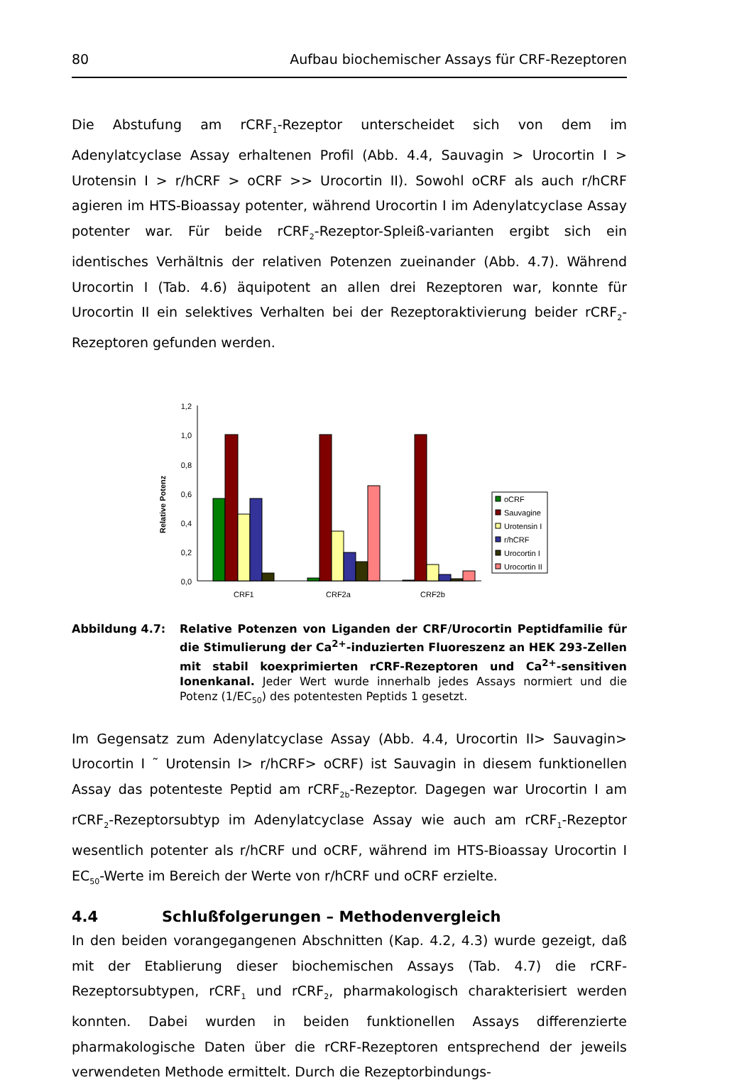80 Aufbau biochemischer Assays für CRF-Rezeptoren
Die Abstufung am rCRF<sub>1</sub>-Rezeptor unterscheidet sich von dem im Adenylatcyclase Assay erhaltenen Profil (Abb. 4.4, Sauvagin > Urocortin I > Urotensin I > r/hCRF > oCRF >> Urocortin II). Sowohl oCRF als auch r/hCRF agieren im HTS-Bioassay potenter, während Urocortin I im Adenylatcyclase Assay potenter war. Für beide rCRF<sub>2</sub>-Rezeptor-Spleiß-varianten ergibt sich ein identisches Verhältnis der relativen Potenzen zueinander (Abb. 4.7). Während Urocortin I (Tab. 4.6) äquipotent an allen drei Rezeptoren war, konnte für Urocortin II ein selektives Verhalten bei der Rezeptoraktivierung beider rCRF<sub>2</sub>-Rezeptoren gefunden werden.
Relative Potenz
1,2
1,0
0,8
0,6
0,4
0,2
0,0
oCRF
Sauvagine
Urotensin I
r/hCRF
Urocortin I
Urocortin II
CRF1
CRF2a
CRF2b
Abbildung 4.7: Relative Potenzen von Liganden der CRF/Urocortin Peptidfamilie für die Stimulierung der Ca<sup>2+</sup>-induzierten Fluoreszenz an HEK 293-Zellen mit stabil koexprimierten rCRF-Rezeptoren und Ca<sup>2+</sup>-sensitiven Ionenkanal. Jeder Wert wurde innerhalb jedes Assays normiert und die Potenz (1/EC<sub>50</sub>) des potentesten Peptids 1 gesetzt.
Im Gegensatz zum Adenylatcyclase Assay (Abb. 4.4, Urocortin II> Sauvagin> Urocortin I ˜ Urotensin I> r/hCRF> oCRF) ist Sauvagin in diesem funktionellen Assay das potenteste Peptid am rCRF<sub>2b</sub>-Rezeptor. Dagegen war Urocortin I am rCRF<sub>2</sub>-Rezeptorsubtyp im Adenylatcyclase Assay wie auch am rCRF<sub>1</sub>-Rezeptor wesentlich potenter als r/hCRF und oCRF, während im HTS-Bioassay Urocortin I EC<sub>50</sub>-Werte im Bereich der Werte von r/hCRF und oCRF erzielte.
4.4 Schlußfolgerungen – Methodenvergleich
In den beiden vorangegangenen Abschnitten (Kap. 4.2, 4.3) wurde gezeigt, daß mit der Etablierung dieser biochemischen Assays (Tab. 4.7) die rCRF-Rezeptorsubtypen, rCRF<sub>1</sub> und rCRF<sub>2</sub>, pharmakologisch charakterisiert werden konnten. Dabei wurden in beiden funktionellen Assays differenzierte pharmakologische Daten über die rCRF-Rezeptoren entsprechend der jeweils verwendeten Methode ermittelt. Durch die Rezeptorbindungs-